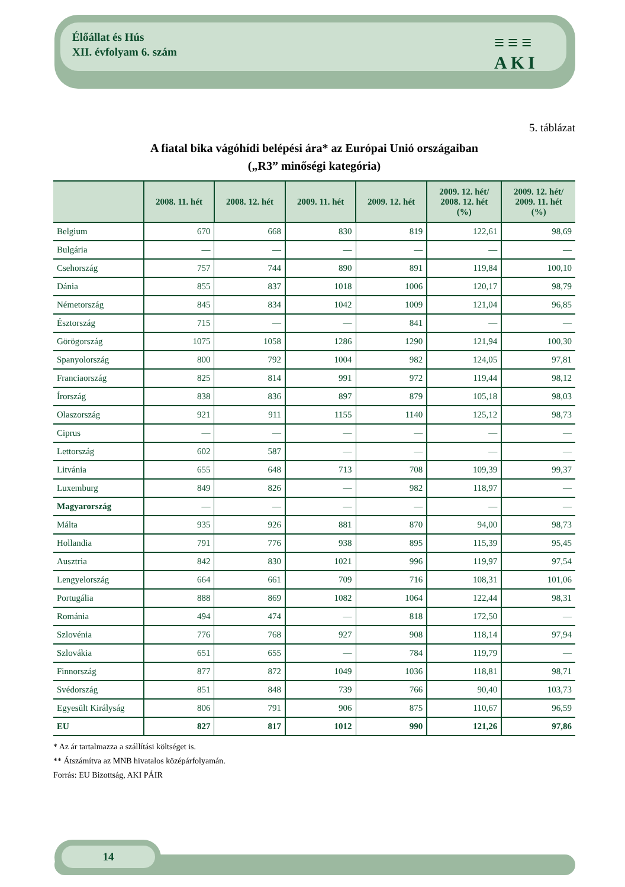Élőállat és Hús
XII. évfolyam 6. szám
≡≡≡
AKI
5. táblázat
A fiatal bika vágóhídi belépési ára* az Európai Unió országaiban
(„R3” minőségi kategória)
| | 2008. 11. hét | 2008. 12. hét | 2009. 11. hét | 2009. 12. hét | 2009. 12. hét/ 2008. 12. hét (%) | 2009. 12. hét/ 2009. 11. hét (%) |
| --- | --- | --- | --- | --- | --- | --- |
| Belgium | 670 | 668 | 830 | 819 | 122,61 | 98,69 |
| Bulgária | — | — | — | — | — | — |
| Csehország | 757 | 744 | 890 | 891 | 119,84 | 100,10 |
| Dánia | 855 | 837 | 1018 | 1006 | 120,17 | 98,79 |
| Németország | 845 | 834 | 1042 | 1009 | 121,04 | 96,85 |
| Észtország | 715 | — | — | 841 | — | — |
| Görögország | 1075 | 1058 | 1286 | 1290 | 121,94 | 100,30 |
| Spanyolország | 800 | 792 | 1004 | 982 | 124,05 | 97,81 |
| Franciaország | 825 | 814 | 991 | 972 | 119,44 | 98,12 |
| Írország | 838 | 836 | 897 | 879 | 105,18 | 98,03 |
| Olaszország | 921 | 911 | 1155 | 1140 | 125,12 | 98,73 |
| Ciprus | — | — | — | — | — | — |
| Lettország | 602 | 587 | — | — | — | — |
| Litvánia | 655 | 648 | 713 | 708 | 109,39 | 99,37 |
| Luxemburg | 849 | 826 | — | 982 | 118,97 | — |
| Magyarország | — | — | — | — | — | — |
| Málta | 935 | 926 | 881 | 870 | 94,00 | 98,73 |
| Hollandia | 791 | 776 | 938 | 895 | 115,39 | 95,45 |
| Ausztria | 842 | 830 | 1021 | 996 | 119,97 | 97,54 |
| Lengyelország | 664 | 661 | 709 | 716 | 108,31 | 101,06 |
| Portugália | 888 | 869 | 1082 | 1064 | 122,44 | 98,31 |
| Románia | 494 | 474 | — | 818 | 172,50 | — |
| Szlovénia | 776 | 768 | 927 | 908 | 118,14 | 97,94 |
| Szlovákia | 651 | 655 | — | 784 | 119,79 | — |
| Finnország | 877 | 872 | 1049 | 1036 | 118,81 | 98,71 |
| Svédország | 851 | 848 | 739 | 766 | 90,40 | 103,73 |
| Egyesült Királyság | 806 | 791 | 906 | 875 | 110,67 | 96,59 |
| EU | 827 | 817 | 1012 | 990 | 121,26 | 97,86 |
* Az ár tartalmazza a szállítási költséget is.
** Átszámítva az MNB hivatalos középárfolyamán.
Forrás: EU Bizottság, AKI PÁIR
14